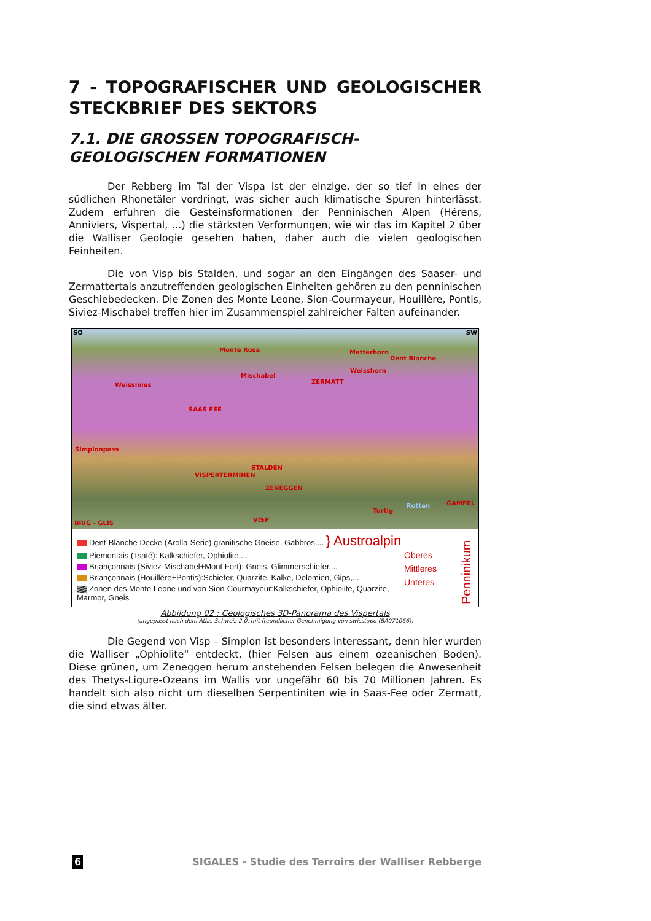7 - TOPOGRAFISCHER UND GEOLOGISCHER STECKBRIEF DES SEKTORS
7.1. DIE GROSSEN TOPOGRAFISCH-GEOLOGISCHEN FORMATIONEN
Der Rebberg im Tal der Vispa ist der einzige, der so tief in eines der südlichen Rhonetäler vordringt, was sicher auch klimatische Spuren hinterlässt. Zudem erfuhren die Gesteinsformationen der Penninischen Alpen (Hérens, Anniviers, Vispertal, …) die stärksten Verformungen, wie wir das im Kapitel 2 über die Walliser Geologie gesehen haben, daher auch die vielen geologischen Feinheiten.
Die von Visp bis Stalden, und sogar an den Eingängen des Saaser- und Zermattertals anzutreffenden geologischen Einheiten gehören zu den penninischen Geschiebedecken. Die Zonen des Monte Leone, Sion-Courmayeur, Houillère, Pontis, Siviez-Mischabel treffen hier im Zusammenspiel zahlreicher Falten aufeinander.
SO SW
Monte Rosa Matterhorn
Dent Blanche
Weisshorn
Mischabel
ZERMATT Weissmies
SAAS FEE
Simplonpass
STALDEN
VISPERTERMINEN
ZENEGGEN
Turtig
Rotten GAMPEL
BRIG - GLIS VISP
Dent-Blanche Decke (Arolla-Serie) granitische Gneise, Gabbros,... } Austroalpin
Piemontais (Tsaté): Kalkschiefer, Ophiolite,...
Briançonnais (Siviez-Mischabel+Mont Fort): Gneis, Glimmerschiefer,...
Briançonnais (Houillère+Pontis):Schiefer, Quarzite, Kalke, Dolomien, Gips,...
Zonen des Monte Leone und von Sion-Courmayeur:Kalkschiefer, Ophiolite, Quarzite, Marmor, Gneis
Oberes
Mittleres
Unteres
Penninikum
Abbildung 02 : Geologisches 3D-Panorama des Vispertals
(angepasst nach dem Atlas Schweiz 2.0, mit freundlicher Genehmigung von swisstopo (BA071066))
Die Gegend von Visp – Simplon ist besonders interessant, denn hier wurden die Walliser „Ophiolite“ entdeckt, (hier Felsen aus einem ozeanischen Boden). Diese grünen, um Zeneggen herum anstehenden Felsen belegen die Anwesenheit des Thetys-Ligure-Ozeans im Wallis vor ungefähr 60 bis 70 Millionen Jahren. Es handelt sich also nicht um dieselben Serpentiniten wie in Saas-Fee oder Zermatt, die sind etwas älter.
6 SIGALES - Studie des Terroirs der Walliser Rebberge